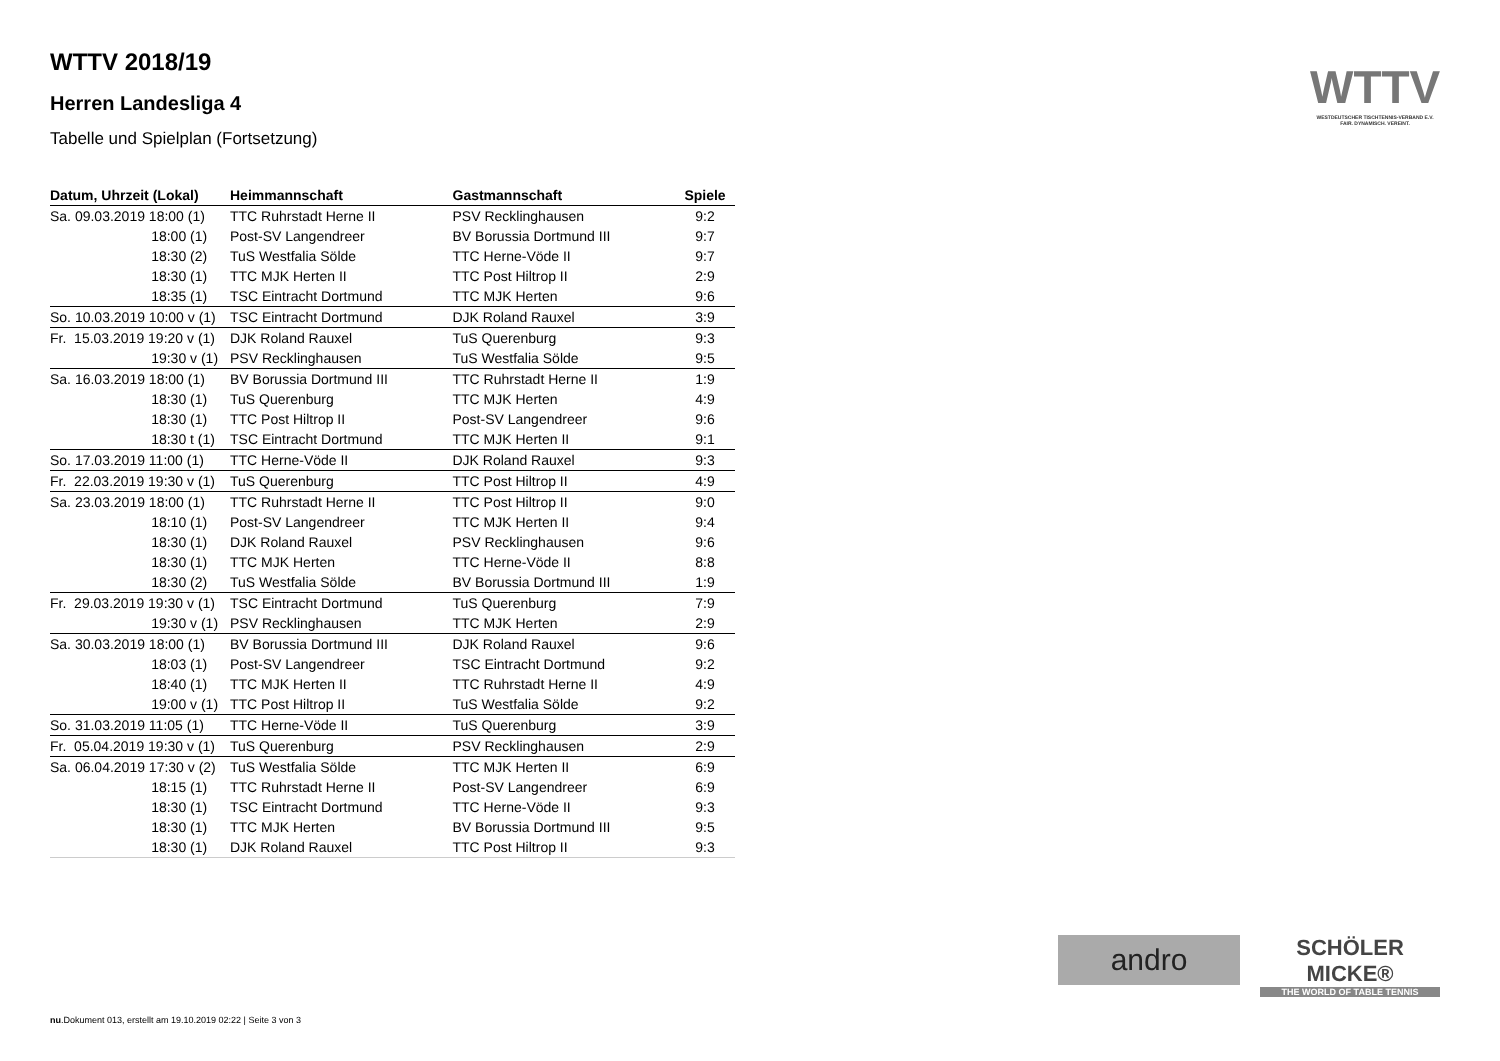WTTV 2018/19
Herren Landesliga 4
Tabelle und Spielplan (Fortsetzung)
| Datum, Uhrzeit (Lokal) | Heimmannschaft | Gastmannschaft | Spiele |
| --- | --- | --- | --- |
| Sa. 09.03.2019 18:00 (1) | TTC Ruhrstadt Herne II | PSV Recklinghausen | 9:2 |
| 18:00 (1) | Post-SV Langendreer | BV Borussia Dortmund III | 9:7 |
| 18:30 (2) | TuS Westfalia Sölde | TTC Herne-Vöde II | 9:7 |
| 18:30 (1) | TTC MJK Herten II | TTC Post Hiltrop II | 2:9 |
| 18:35 (1) | TSC Eintracht Dortmund | TTC MJK Herten | 9:6 |
| So. 10.03.2019 10:00 v (1) | TSC Eintracht Dortmund | DJK Roland Rauxel | 3:9 |
| Fr. 15.03.2019 19:20 v (1) | DJK Roland Rauxel | TuS Querenburg | 9:3 |
| 19:30 v (1) | PSV Recklinghausen | TuS Westfalia Sölde | 9:5 |
| Sa. 16.03.2019 18:00 (1) | BV Borussia Dortmund III | TTC Ruhrstadt Herne II | 1:9 |
| 18:30 (1) | TuS Querenburg | TTC MJK Herten | 4:9 |
| 18:30 (1) | TTC Post Hiltrop II | Post-SV Langendreer | 9:6 |
| 18:30 t (1) | TSC Eintracht Dortmund | TTC MJK Herten II | 9:1 |
| So. 17.03.2019 11:00 (1) | TTC Herne-Vöde II | DJK Roland Rauxel | 9:3 |
| Fr. 22.03.2019 19:30 v (1) | TuS Querenburg | TTC Post Hiltrop II | 4:9 |
| Sa. 23.03.2019 18:00 (1) | TTC Ruhrstadt Herne II | TTC Post Hiltrop II | 9:0 |
| 18:10 (1) | Post-SV Langendreer | TTC MJK Herten II | 9:4 |
| 18:30 (1) | DJK Roland Rauxel | PSV Recklinghausen | 9:6 |
| 18:30 (1) | TTC MJK Herten | TTC Herne-Vöde II | 8:8 |
| 18:30 (2) | TuS Westfalia Sölde | BV Borussia Dortmund III | 1:9 |
| Fr. 29.03.2019 19:30 v (1) | TSC Eintracht Dortmund | TuS Querenburg | 7:9 |
| 19:30 v (1) | PSV Recklinghausen | TTC MJK Herten | 2:9 |
| Sa. 30.03.2019 18:00 (1) | BV Borussia Dortmund III | DJK Roland Rauxel | 9:6 |
| 18:03 (1) | Post-SV Langendreer | TSC Eintracht Dortmund | 9:2 |
| 18:40 (1) | TTC MJK Herten II | TTC Ruhrstadt Herne II | 4:9 |
| 19:00 v (1) | TTC Post Hiltrop II | TuS Westfalia Sölde | 9:2 |
| So. 31.03.2019 11:05 (1) | TTC Herne-Vöde II | TuS Querenburg | 3:9 |
| Fr. 05.04.2019 19:30 v (1) | TuS Querenburg | PSV Recklinghausen | 2:9 |
| Sa. 06.04.2019 17:30 v (2) | TuS Westfalia Sölde | TTC MJK Herten II | 6:9 |
| 18:15 (1) | TTC Ruhrstadt Herne II | Post-SV Langendreer | 6:9 |
| 18:30 (1) | TSC Eintracht Dortmund | TTC Herne-Vöde II | 9:3 |
| 18:30 (1) | TTC MJK Herten | BV Borussia Dortmund III | 9:5 |
| 18:30 (1) | DJK Roland Rauxel | TTC Post Hiltrop II | 9:3 |
WTTV
WESTDEUTSCHER TISCHTENNIS-VERBAND E.V.
FAIR. DYNAMISCH. VEREINT.
andro
SCHÖLER
MICKE®
THE WORLD OF TABLE TENNIS
nu.Dokument 013, erstellt am 19.10.2019 02:22 | Seite 3 von 3